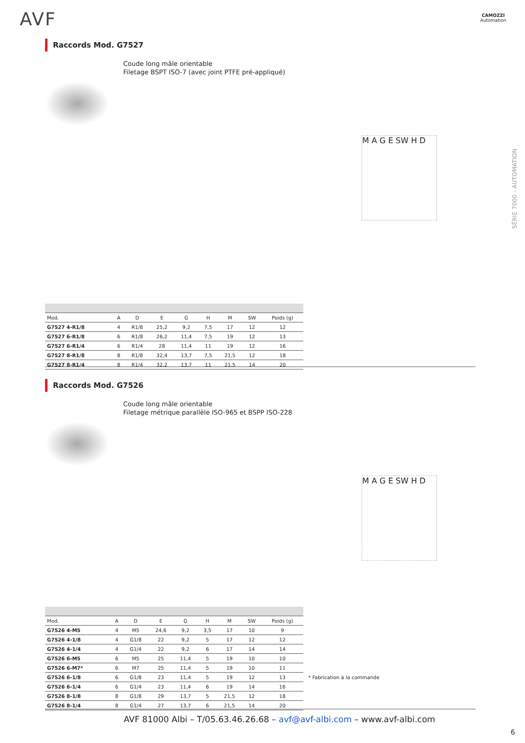AVF
CAMOZZI
Automation
SÉRIE 7000 - AUTOMATION
Raccords Mod. G7527
Coude long mâle orientable
Filetage BSPT ISO-7 (avec joint PTFE pré-appliqué)
M A G E SW H D
| Mod. | A | D | E | G | H | M | SW | Poids (g) |
| --- | --- | --- | --- | --- | --- | --- | --- | --- |
| G7527 4-R1/8 | 4 | R1/8 | 25,2 | 9,2 | 7,5 | 17 | 12 | 12 |
| G7527 6-R1/8 | 6 | R1/8 | 26,2 | 11,4 | 7,5 | 19 | 12 | 13 |
| G7527 6-R1/4 | 6 | R1/4 | 28 | 11,4 | 11 | 19 | 12 | 16 |
| G7527 8-R1/8 | 8 | R1/8 | 32,4 | 13,7 | 7,5 | 21,5 | 12 | 18 |
| G7527 8-R1/4 | 8 | R1/4 | 32,2 | 13,7 | 11 | 21,5 | 14 | 20 |
Raccords Mod. G7526
Coude long mâle orientable
Filetage métrique parallèle ISO-965 et BSPP ISO-228
M A G E SW H D
| Mod. | A | D | E | G | H | M | SW | Poids (g) |
| --- | --- | --- | --- | --- | --- | --- | --- | --- |
| G7526 4-M5 | 4 | M5 | 24,6 | 9,2 | 3,5 | 17 | 10 | 9 |
| G7526 4-1/8 | 4 | G1/8 | 22 | 9,2 | 5 | 17 | 12 | 12 |
| G7526 4-1/4 | 4 | G1/4 | 22 | 9,2 | 6 | 17 | 14 | 14 |
| G7526 6-M5 | 6 | M5 | 25 | 11,4 | 5 | 19 | 10 | 10 |
| G7526 6-M7* | 6 | M7 | 25 | 11,4 | 5 | 19 | 10 | 11 |
| G7526 6-1/8 | 6 | G1/8 | 23 | 11,4 | 5 | 19 | 12 | 13 |
| G7526 6-1/4 | 6 | G1/4 | 23 | 11,4 | 6 | 19 | 14 | 16 |
| G7526 8-1/8 | 8 | G1/8 | 29 | 13,7 | 5 | 21,5 | 12 | 18 |
| G7526 8-1/4 | 8 | G1/4 | 27 | 13,7 | 6 | 21,5 | 14 | 20 |
* Fabrication à la commande
AVF 81000 Albi – T/05.63.46.26.68 – avf@avf-albi.com – www.avf-albi.com
6